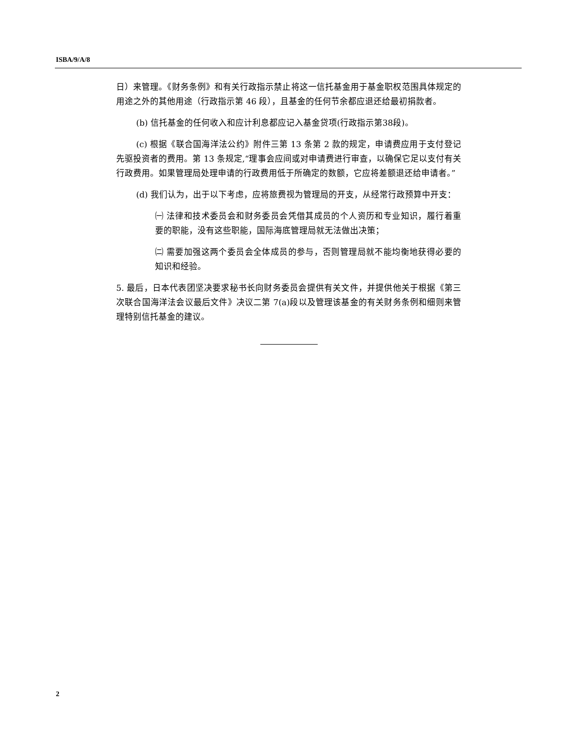ISBA/9/A/8
日）来管理。《财务条例》和有关行政指示禁止将这一信托基金用于基金职权范围具体规定的用途之外的其他用途（行政指示第 46 段），且基金的任何节余都应退还给最初捐款者。
(b) 信托基金的任何收入和应计利息都应记入基金贷项(行政指示第38段)。
(c) 根据《联合国海洋法公约》附件三第 13 条第 2 款的规定，申请费应用于支付登记先驱投资者的费用。第 13 条规定,“理事会应间或对申请费进行审查，以确保它足以支付有关行政费用。如果管理局处理申请的行政费用低于所确定的数额，它应将差额退还给申请者。”
(d) 我们认为，出于以下考虑，应将旅费视为管理局的开支，从经常行政预算中开支：
㈠ 法律和技术委员会和财务委员会凭借其成员的个人资历和专业知识，履行着重要的职能，没有这些职能，国际海底管理局就无法做出决策；
㈡ 需要加强这两个委员会全体成员的参与，否则管理局就不能均衡地获得必要的知识和经验。
5. 最后，日本代表团坚决要求秘书长向财务委员会提供有关文件，并提供他关于根据《第三次联合国海洋法会议最后文件》决议二第 7(a)段以及管理该基金的有关财务条例和细则来管理特别信托基金的建议。
2